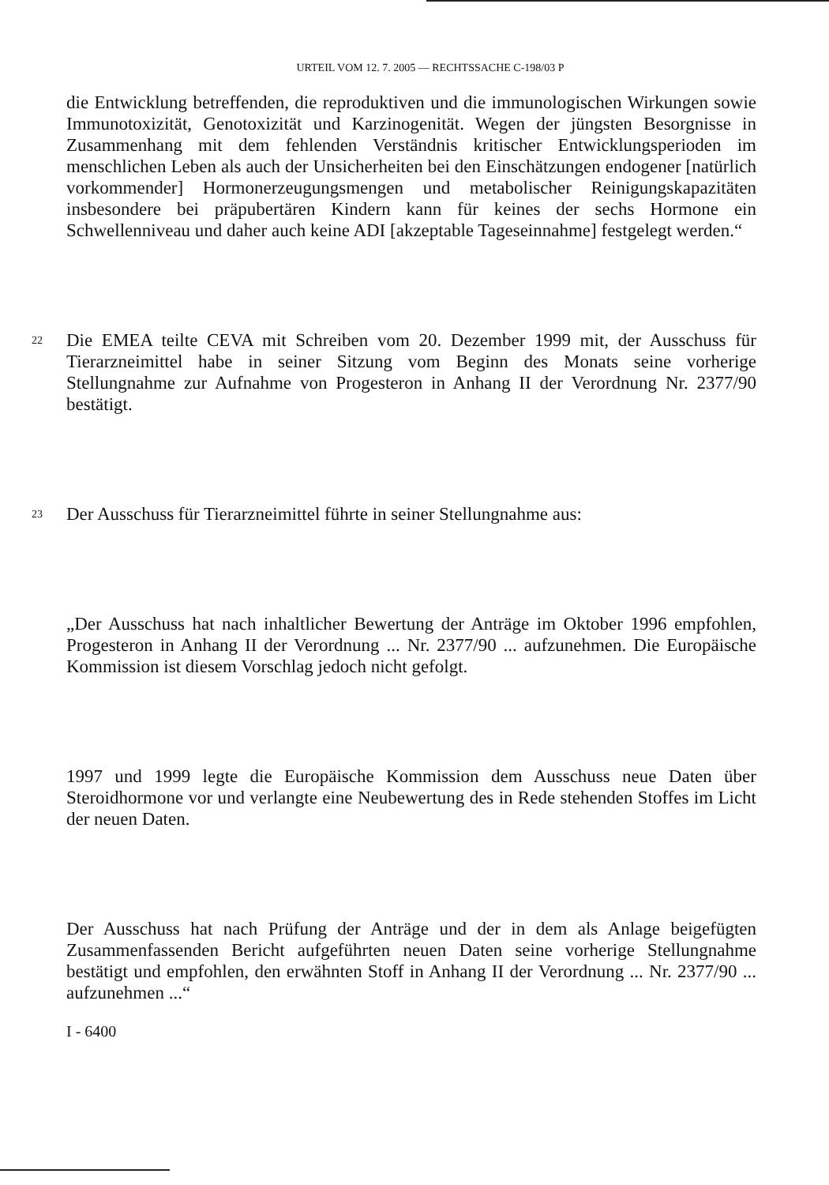URTEIL VOM 12. 7. 2005 — RECHTSSACHE C-198/03 P
die Entwicklung betreffenden, die reproduktiven und die immunologischen Wirkungen sowie Immunotoxizität, Genotoxizität und Karzinogenität. Wegen der jüngsten Besorgnisse in Zusammenhang mit dem fehlenden Verständnis kritischer Entwicklungsperioden im menschlichen Leben als auch der Unsicherheiten bei den Einschätzungen endogener [natürlich vorkommender] Hormonerzeugungsmengen und metabolischer Reinigungskapazitäten insbesondere bei präpubertären Kindern kann für keines der sechs Hormone ein Schwellenniveau und daher auch keine ADI [akzeptable Tageseinnahme] festgelegt werden.“
22
Die EMEA teilte CEVA mit Schreiben vom 20. Dezember 1999 mit, der Ausschuss für Tierarzneimittel habe in seiner Sitzung vom Beginn des Monats seine vorherige Stellungnahme zur Aufnahme von Progesteron in Anhang II der Verordnung Nr. 2377/90 bestätigt.
23
Der Ausschuss für Tierarzneimittel führte in seiner Stellungnahme aus:
„Der Ausschuss hat nach inhaltlicher Bewertung der Anträge im Oktober 1996 empfohlen, Progesteron in Anhang II der Verordnung ... Nr. 2377/90 ... aufzunehmen. Die Europäische Kommission ist diesem Vorschlag jedoch nicht gefolgt.
1997 und 1999 legte die Europäische Kommission dem Ausschuss neue Daten über Steroidhormone vor und verlangte eine Neubewertung des in Rede stehenden Stoffes im Licht der neuen Daten.
Der Ausschuss hat nach Prüfung der Anträge und der in dem als Anlage beigefügten Zusammenfassenden Bericht aufgeführten neuen Daten seine vorherige Stellungnahme bestätigt und empfohlen, den erwähnten Stoff in Anhang II der Verordnung ... Nr. 2377/90 ... aufzunehmen ...“
I - 6400